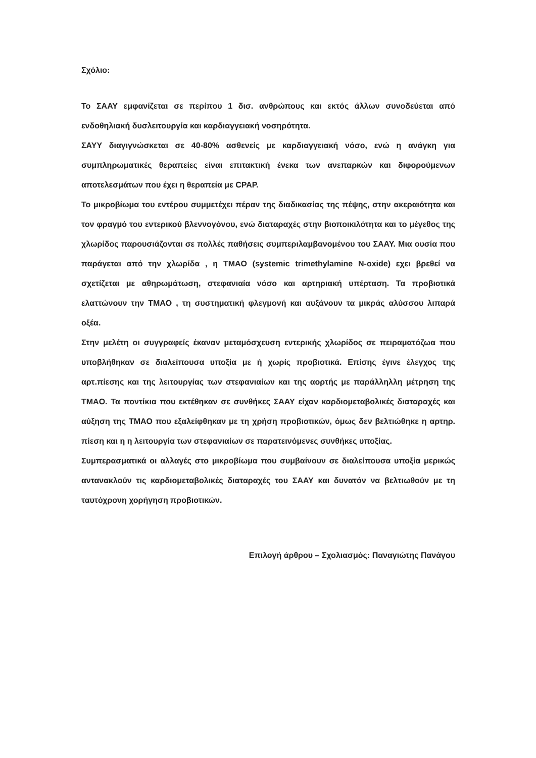Σχόλιο:
Το ΣΑΑΥ εμφανίζεται σε περίπου 1 δισ. ανθρώπους και εκτός άλλων συνοδεύεται από ενδοθηλιακή δυσλειτουργία και καρδιαγγειακή νοσηρότητα.
ΣΑΥΥ διαγιγνώσκεται σε 40-80% ασθενείς με καρδιαγγειακή νόσο, ενώ η ανάγκη για συμπληρωματικές θεραπείες είναι επιτακτική ένεκα των ανεπαρκών και διφορούμενων αποτελεσμάτων που έχει η θεραπεία με CPAP.
Το μικροβίωμα του εντέρου συμμετέχει πέραν της διαδικασίας της πέψης, στην ακεραιότητα και τον φραγμό του εντερικού βλεννογόνου, ενώ διαταραχές στην βιοποικιλότητα και το μέγεθος της χλωρίδος παρουσιάζονται σε πολλές παθήσεις συμπεριλαμβανομένου του ΣΑΑΥ. Μια ουσία που παράγεται από την χλωρίδα , η TMAO (systemic trimethylamine N-oxide) εχει βρεθεί να σχετίζεται με αθηρωμάτωση, στεφανιαία νόσο και αρτηριακή υπέρταση. Τα προβιοτικά ελαττώνουν την TMAO , τη συστηματική φλεγμονή και αυξάνουν τα μικράς αλύσσου λιπαρά οξέα.
Στην μελέτη οι συγγραφείς έκαναν μεταμόσχευση εντερικής χλωρίδος σε πειραματόζωα που υποβλήθηκαν σε διαλείπουσα υποξία με ή χωρίς προβιοτικά. Επίσης έγινε έλεγχος της αρτ.πίεσης και της λειτουργίας των στεφανιαίων και της αορτής με παράλληλλη μέτρηση της TMAO. Τα ποντίκια που εκτέθηκαν σε συνθήκες ΣΑΑΥ είχαν καρδιομεταβολικές διαταραχές και αύξηση της TMAO που εξαλείφθηκαν με τη χρήση προβιοτικών, όμως δεν βελτιώθηκε η αρτηρ. πίεση και η η λειτουργία των στεφανιαίων σε παρατεινόμενες συνθήκες υποξίας.
Συμπερασματικά οι αλλαγές στο μικροβίωμα που συμβαίνουν σε διαλείπουσα υποξία μερικώς αντανακλούν τις καρδιομεταβολικές διαταραχές του ΣΑΑΥ και δυνατόν να βελτιωθούν με τη ταυτόχρονη χορήγηση προβιοτικών.
Επιλογή άρθρου – Σχολιασμός: Παναγιώτης Πανάγου